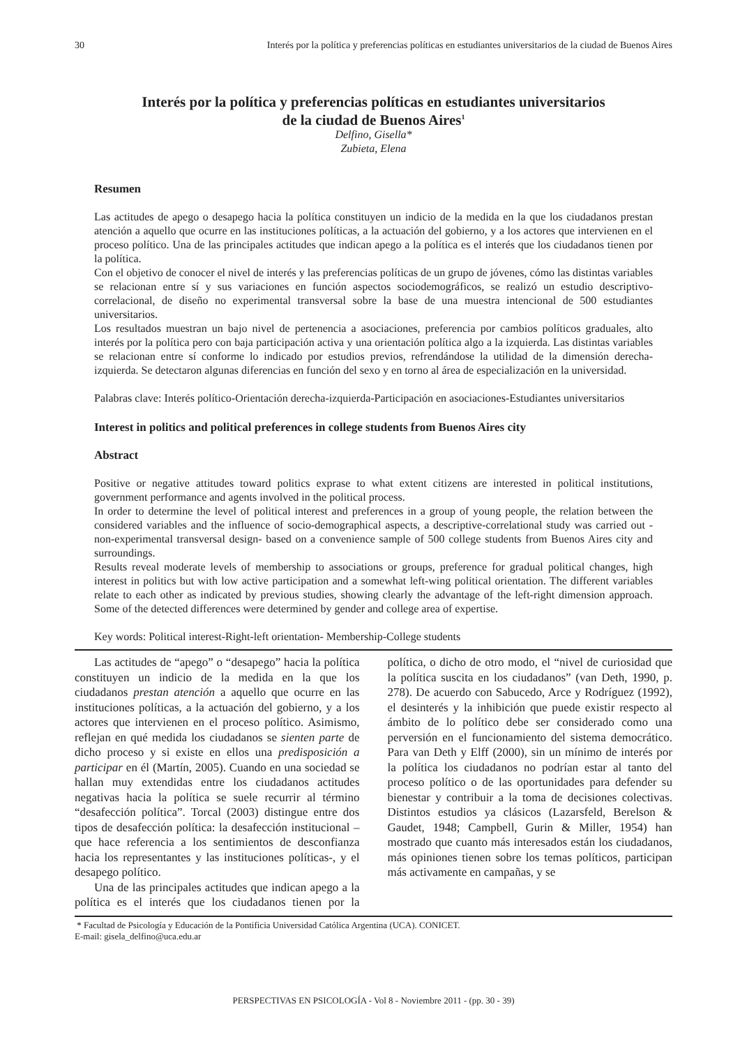30 Interés por la política y preferencias políticas en estudiantes universitarios de la ciudad de Buenos Aires
Interés por la política y preferencias políticas en estudiantes universitarios
de la ciudad de Buenos Aires<sup>1</sup>
Delfino, Gisella*
Zubieta, Elena
Resumen
Las actitudes de apego o desapego hacia la política constituyen un indicio de la medida en la que los ciudadanos prestan atención a aquello que ocurre en las instituciones políticas, a la actuación del gobierno, y a los actores que intervienen en el proceso político. Una de las principales actitudes que indican apego a la política es el interés que los ciudadanos tienen por la política.
Con el objetivo de conocer el nivel de interés y las preferencias políticas de un grupo de jóvenes, cómo las distintas variables se relacionan entre sí y sus variaciones en función aspectos sociodemográficos, se realizó un estudio descriptivo-correlacional, de diseño no experimental transversal sobre la base de una muestra intencional de 500 estudiantes universitarios.
Los resultados muestran un bajo nivel de pertenencia a asociaciones, preferencia por cambios políticos graduales, alto interés por la política pero con baja participación activa y una orientación política algo a la izquierda. Las distintas variables se relacionan entre sí conforme lo indicado por estudios previos, refrendándose la utilidad de la dimensión derecha-izquierda. Se detectaron algunas diferencias en función del sexo y en torno al área de especialización en la universidad.
Palabras clave: Interés político-Orientación derecha-izquierda-Participación en asociaciones-Estudiantes universitarios
Interest in politics and political preferences in college students from Buenos Aires city
Abstract
Positive or negative attitudes toward politics exprase to what extent citizens are interested in political institutions, government performance and agents involved in the political process.
In order to determine the level of political interest and preferences in a group of young people, the relation between the considered variables and the influence of socio-demographical aspects, a descriptive-correlational study was carried out -non-experimental transversal design- based on a convenience sample of 500 college students from Buenos Aires city and surroundings.
Results reveal moderate levels of membership to associations or groups, preference for gradual political changes, high interest in politics but with low active participation and a somewhat left-wing political orientation. The different variables relate to each other as indicated by previous studies, showing clearly the advantage of the left-right dimension approach. Some of the detected differences were determined by gender and college area of expertise.
Key words: Political interest-Right-left orientation- Membership-College students
Las actitudes de “apego” o “desapego” hacia la política constituyen un indicio de la medida en la que los ciudadanos prestan atención a aquello que ocurre en las instituciones políticas, a la actuación del gobierno, y a los actores que intervienen en el proceso político. Asimismo, reflejan en qué medida los ciudadanos se sienten parte de dicho proceso y si existe en ellos una predisposición a participar en él (Martín, 2005). Cuando en una sociedad se hallan muy extendidas entre los ciudadanos actitudes negativas hacia la política se suele recurrir al término “desafección política”. Torcal (2003) distingue entre dos tipos de desafección política: la desafección institucional –que hace referencia a los sentimientos de desconfianza hacia los representantes y las instituciones políticas-, y el desapego político.
Una de las principales actitudes que indican apego a la política es el interés que los ciudadanos tienen por la política, o dicho de otro modo, el “nivel de curiosidad que la política suscita en los ciudadanos” (van Deth, 1990, p. 278). De acuerdo con Sabucedo, Arce y Rodríguez (1992), el desinterés y la inhibición que puede existir respecto al ámbito de lo político debe ser considerado como una perversión en el funcionamiento del sistema democrático. Para van Deth y Elff (2000), sin un mínimo de interés por la política los ciudadanos no podrían estar al tanto del proceso político o de las oportunidades para defender su bienestar y contribuir a la toma de decisiones colectivas. Distintos estudios ya clásicos (Lazarsfeld, Berelson & Gaudet, 1948; Campbell, Gurin & Miller, 1954) han mostrado que cuanto más interesados están los ciudadanos, más opiniones tienen sobre los temas políticos, participan más activamente en campañas, y se
* Facultad de Psicología y Educación de la Pontificia Universidad Católica Argentina (UCA). CONICET.
E-mail: gisela_delfino@uca.edu.ar
PERSPECTIVAS EN PSICOLOGÍA - Vol 8 - Noviembre 2011 - (pp. 30 - 39)